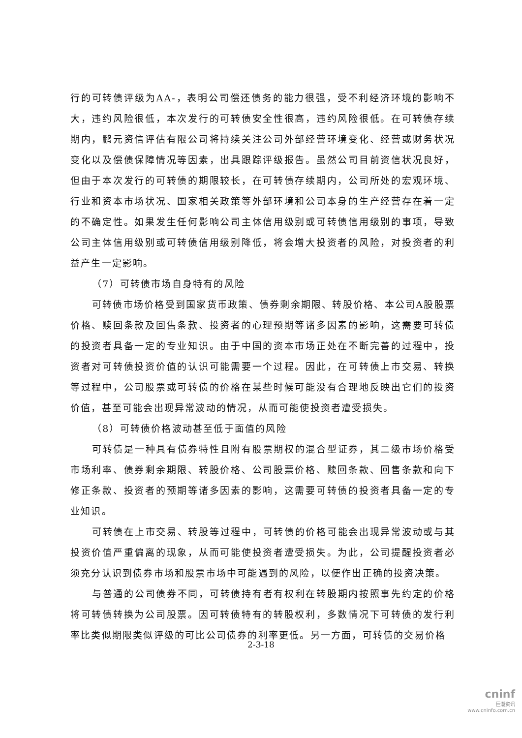行的可转债评级为AA-，表明公司偿还债务的能力很强，受不利经济环境的影响不大，违约风险很低，本次发行的可转债安全性很高，违约风险很低。在可转债存续期内，鹏元资信评估有限公司将持续关注公司外部经营环境变化、经营或财务状况变化以及偿债保障情况等因素，出具跟踪评级报告。虽然公司目前资信状况良好，但由于本次发行的可转债的期限较长，在可转债存续期内，公司所处的宏观环境、行业和资本市场状况、国家相关政策等外部环境和公司本身的生产经营存在着一定的不确定性。如果发生任何影响公司主体信用级别或可转债信用级别的事项，导致公司主体信用级别或可转债信用级别降低，将会增大投资者的风险，对投资者的利益产生一定影响。
（7）可转债市场自身特有的风险
可转债市场价格受到国家货币政策、债券剩余期限、转股价格、本公司A股股票价格、赎回条款及回售条款、投资者的心理预期等诸多因素的影响，这需要可转债的投资者具备一定的专业知识。由于中国的资本市场正处在不断完善的过程中，投资者对可转债投资价值的认识可能需要一个过程。因此，在可转债上市交易、转换等过程中，公司股票或可转债的价格在某些时候可能没有合理地反映出它们的投资价值，甚至可能会出现异常波动的情况，从而可能使投资者遭受损失。
（8）可转债价格波动甚至低于面值的风险
可转债是一种具有债券特性且附有股票期权的混合型证券，其二级市场价格受市场利率、债券剩余期限、转股价格、公司股票价格、赎回条款、回售条款和向下修正条款、投资者的预期等诸多因素的影响，这需要可转债的投资者具备一定的专业知识。
可转债在上市交易、转股等过程中，可转债的价格可能会出现异常波动或与其投资价值严重偏离的现象，从而可能使投资者遭受损失。为此，公司提醒投资者必须充分认识到债券市场和股票市场中可能遇到的风险，以便作出正确的投资决策。
与普通的公司债券不同，可转债持有者有权利在转股期内按照事先约定的价格将可转债转换为公司股票。因可转债特有的转股权利，多数情况下可转债的发行利率比类似期限类似评级的可比公司债券的利率更低。另一方面，可转债的交易价格
2-3-18
cninf
巨潮资讯
www.cninfo.com.cn